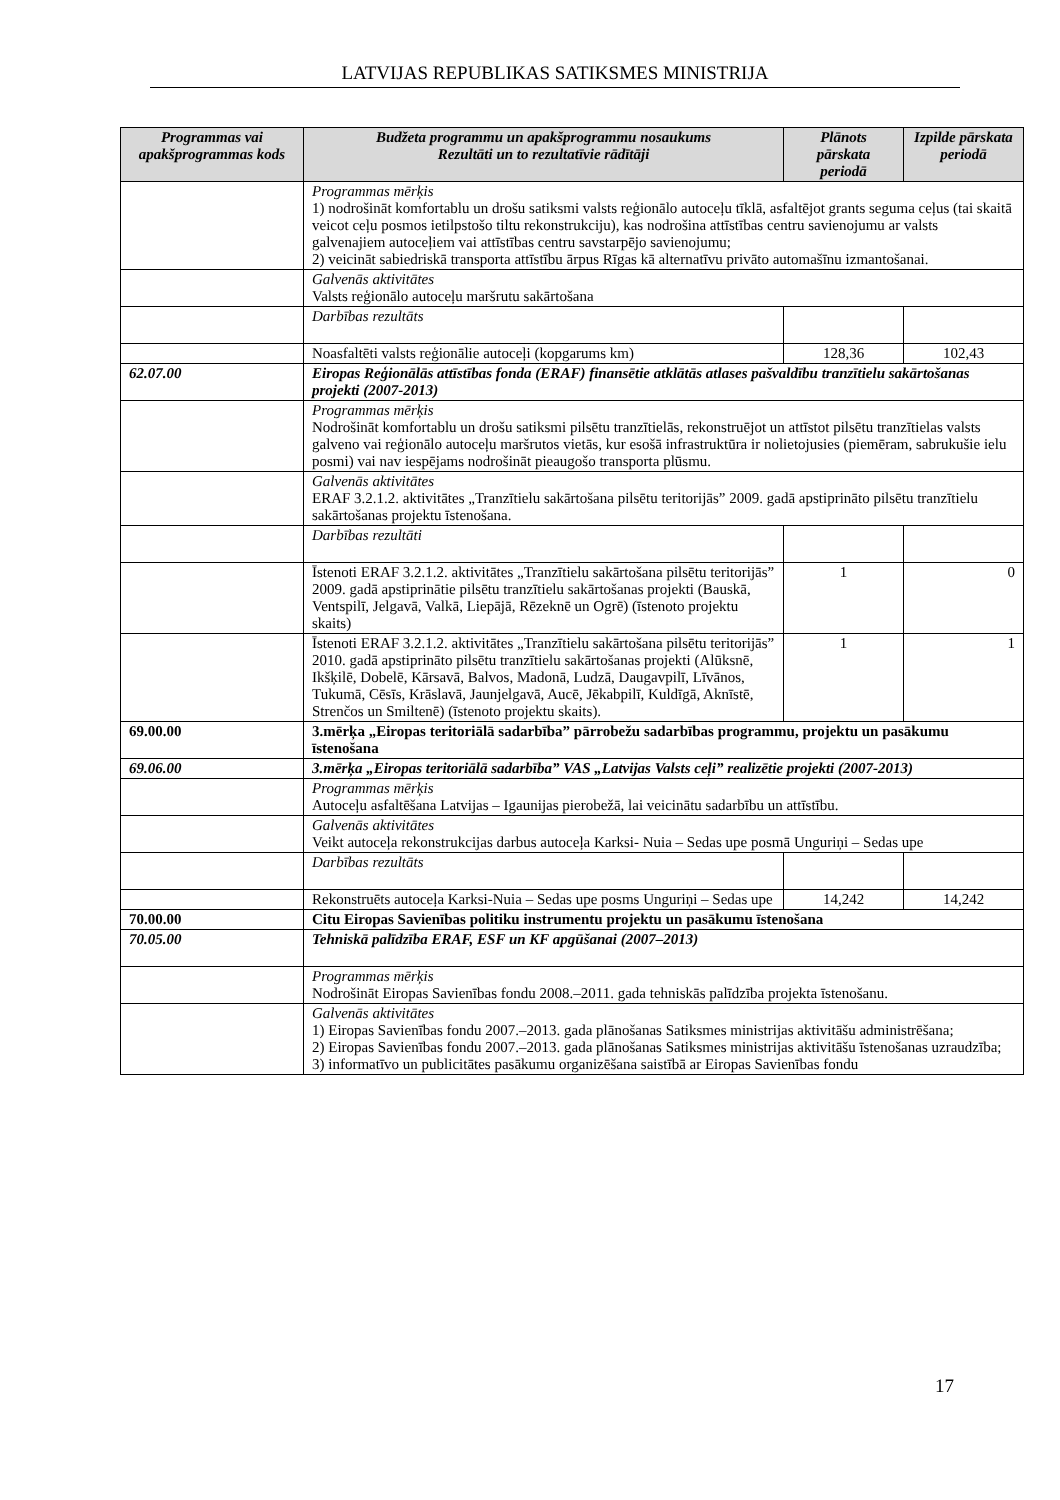LATVIJAS REPUBLIKAS SATIKSMES MINISTRIJA
| Programmas vai apakšprogrammas kods | Budžeta programmu un apakšprogrammu nosaukums Rezultāti un to rezultatīvie rādītāji | Plānots pārskata periodā | Izpilde pārskata periodā |
| --- | --- | --- | --- |
| | Programmas mērķis 1) nodrošināt komfortablu un drošu satiksmi valsts reģionālo autoceļu tīklā, asfaltējot grants seguma ceļus (tai skaitā veicot ceļu posmos ietilpstošo tiltu rekonstrukciju), kas nodrošina attīstības centru savienojumu ar valsts galvenajiem autoceļiem vai attīstības centru savstarpējo savienojumu; 2) veicināt sabiedriskā transporta attīstību ārpus Rīgas kā alternatīvu privāto automašīnu izmantošanai. | | |
| | Galvenās aktivitātes Valsts reģionālo autoceļu maršrutu sakārtošana | | |
| | Darbības rezultāts | | |
| | Noasfaltēti valsts reģionālie autoceļi (kopgarums km) | 128,36 | 102,43 |
| 62.07.00 | Eiropas Reģionālās attīstības fonda (ERAF) finansētie atklātās atlases pašvaldību tranzītielu sakārtošanas projekti (2007-2013) | | |
| | Programmas mērķis Nodrošināt komfortablu un drošu satiksmi pilsētu tranzītielās, rekonstruējot un attīstot pilsētu tranzītielas valsts galveno vai reģionālo autoceļu maršrutos vietās, kur esošā infrastruktūra ir nolietojusies (piemēram, sabrukušie ielu posmi) vai nav iespējams nodrošināt pieaugošo transporta plūsmu. | | |
| | Galvenās aktivitātes ERAF 3.2.1.2. aktivitātes „Tranzītielu sakārtošana pilsētu teritorijās” 2009. gadā apstiprināto pilsētu tranzītielu sakārtošanas projektu īstenošana. | | |
| | Darbības rezultāti | | |
| | Īstenoti ERAF 3.2.1.2. aktivitātes „Tranzītielu sakārtošana pilsētu teritorijās” 2009. gadā apstiprinātie pilsētu tranzītielu sakārtošanas projekti (Bauskā, Ventspilī, Jelgavā, Valkā, Liepājā, Rēzeknē un Ogrē) (īstenoto projektu skaits) | 1 | 0 |
| | Īstenoti ERAF 3.2.1.2. aktivitātes „Tranzītielu sakārtošana pilsētu teritorijās” 2010. gadā apstiprināto pilsētu tranzītielu sakārtošanas projekti (Alūksnē, Ikšķilē, Dobelē, Kārsavā, Balvos, Madonā, Ludzā, Daugavpilī, Līvānos, Tukumā, Cēsīs, Krāslavā, Jaunjelgavā, Aucē, Jēkabpilī, Kuldīgā, Aknīstē, Strenčos un Smiltenē) (īstenoto projektu skaits). | 1 | 1 |
| 69.00.00 | 3.mērķa „Eiropas teritoriālā sadarbība” pārrobežu sadarbības programmu, projektu un pasākumu īstenošana | | |
| 69.06.00 | 3.mērķa „Eiropas teritoriālā sadarbība” VAS „Latvijas Valsts ceļi” realizētie projekti (2007-2013) | | |
| | Programmas mērķis Autoceļu asfaltēšana Latvijas – Igaunijas pierobežā, lai veicinātu sadarbību un attīstību. | | |
| | Galvenās aktivitātes Veikt autoceļa rekonstrukcijas darbus autoceļa Karksi- Nuia – Sedas upe posmā Unguriņi – Sedas upe | | |
| | Darbības rezultāts | | |
| | Rekonstruēts autoceļa Karksi-Nuia – Sedas upe posms Unguriņi – Sedas upe | 14,242 | 14,242 |
| 70.00.00 | Citu Eiropas Savienības politiku instrumentu projektu un pasākumu īstenošana | | |
| 70.05.00 | Tehniskā palīdzība ERAF, ESF un KF apgūšanai (2007–2013) | | |
| | Programmas mērķis Nodrošināt Eiropas Savienības fondu 2008.–2011. gada tehniskās palīdzība projekta īstenošanu. | | |
| | Galvenās aktivitātes 1) Eiropas Savienības fondu 2007.–2013. gada plānošanas Satiksmes ministrijas aktivitāšu administrēšana; 2) Eiropas Savienības fondu 2007.–2013. gada plānošanas Satiksmes ministrijas aktivitāšu īstenošanas uzraudzība; 3) informatīvo un publicitātes pasākumu organizēšana saistībā ar Eiropas Savienības fondu | | |
17